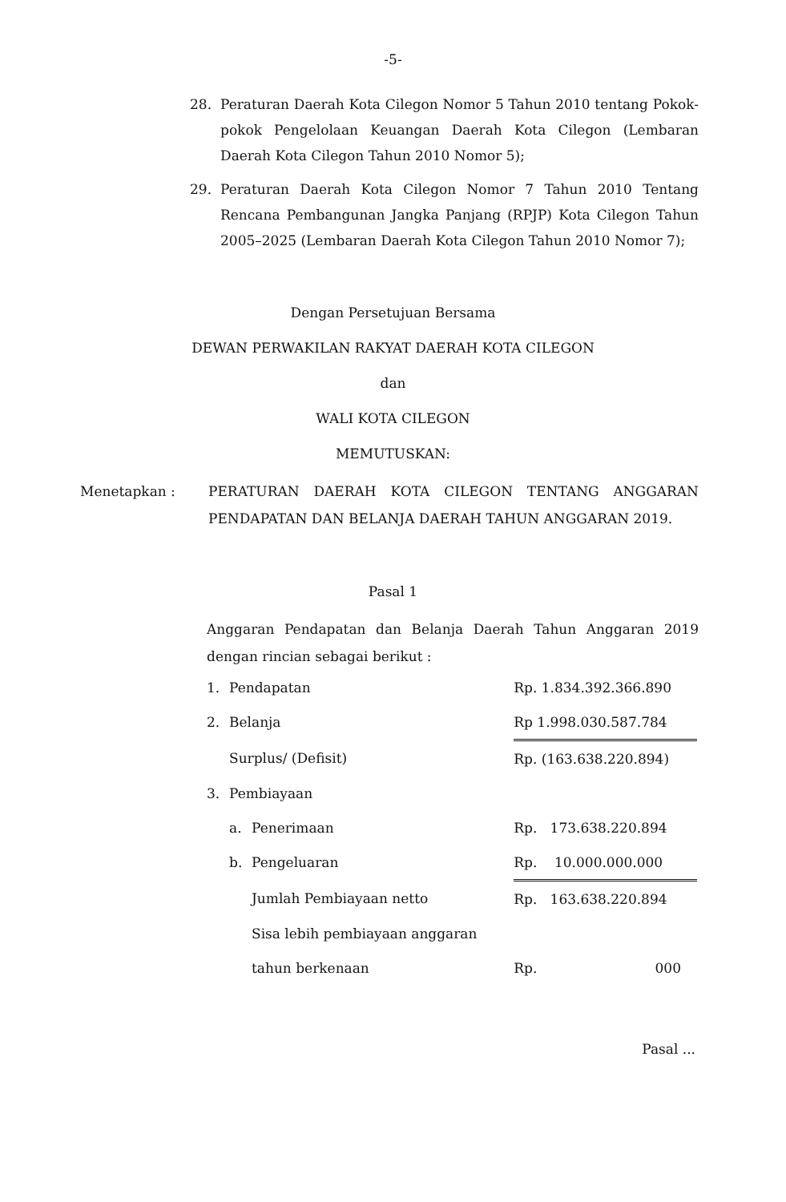-5-
28. Peraturan Daerah Kota Cilegon Nomor 5 Tahun 2010 tentang Pokok-pokok Pengelolaan Keuangan Daerah Kota Cilegon (Lembaran Daerah Kota Cilegon Tahun 2010 Nomor 5);
29. Peraturan Daerah Kota Cilegon Nomor 7 Tahun 2010 Tentang Rencana Pembangunan Jangka Panjang (RPJP) Kota Cilegon Tahun 2005–2025 (Lembaran Daerah Kota Cilegon Tahun 2010 Nomor 7);
Dengan Persetujuan Bersama
DEWAN PERWAKILAN RAKYAT DAERAH KOTA CILEGON
dan
WALI KOTA CILEGON
MEMUTUSKAN:
Menetapkan : PERATURAN DAERAH KOTA CILEGON TENTANG ANGGARAN PENDAPATAN DAN BELANJA DAERAH TAHUN ANGGARAN 2019.
Pasal 1
Anggaran Pendapatan dan Belanja Daerah Tahun Anggaran 2019 dengan rincian sebagai berikut :
| 1. | Pendapatan | | Rp. 1.834.392.366.890 |
| 2. | Belanja | | Rp 1.998.030.587.784 |
| | Surplus/ (Defisit) | | Rp. (163.638.220.894) |
| 3. | Pembiayaan | | |
| | a. | Penerimaan | Rp. 173.638.220.894 |
| | b. | Pengeluaran | Rp. 10.000.000.000 |
| | | Jumlah Pembiayaan netto | Rp. 163.638.220.894 |
| | | Sisa lebih pembiayaan anggaran | |
| | | tahun berkenaan | Rp. 000 |
Pasal ...